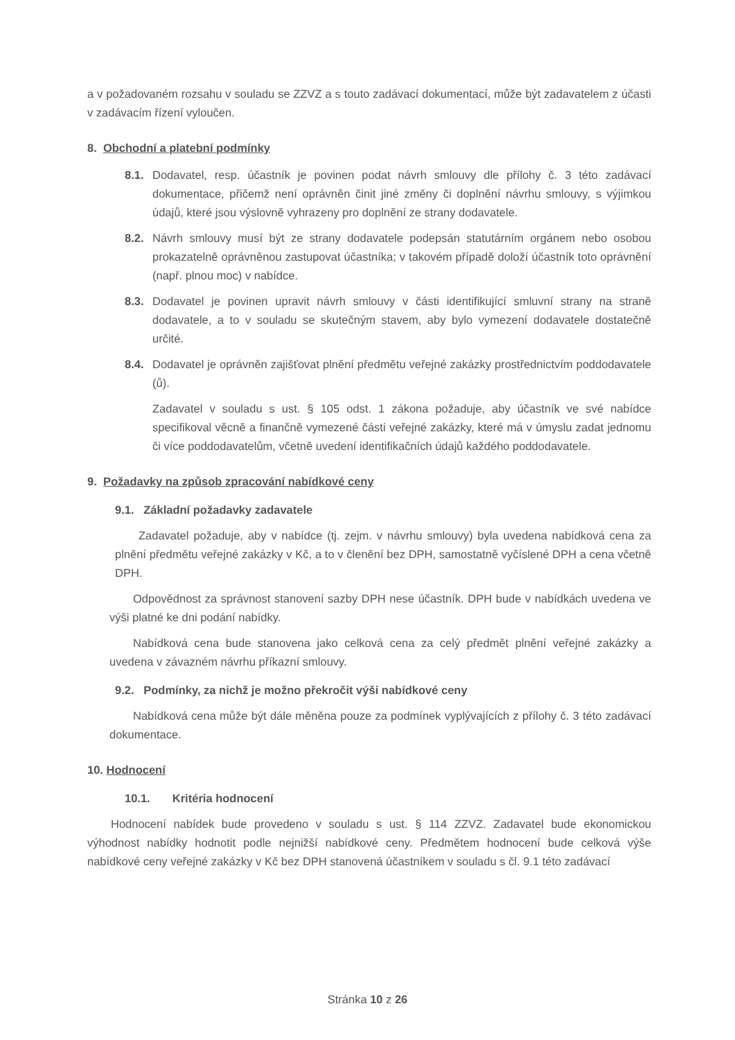a v požadovaném rozsahu v souladu se ZZVZ a s touto zadávací dokumentací, může být zadavatelem z účasti v zadávacím řízení vyloučen.
8. Obchodní a platební podmínky
8.1. Dodavatel, resp. účastník je povinen podat návrh smlouvy dle přílohy č. 3 této zadávací dokumentace, přičemž není oprávněn činit jiné změny či doplnění návrhu smlouvy, s výjimkou údajů, které jsou výslovně vyhrazeny pro doplnění ze strany dodavatele.
8.2. Návrh smlouvy musí být ze strany dodavatele podepsán statutárním orgánem nebo osobou prokazatelně oprávněnou zastupovat účastníka; v takovém případě doloží účastník toto oprávnění (např. plnou moc) v nabídce.
8.3. Dodavatel je povinen upravit návrh smlouvy v části identifikující smluvní strany na straně dodavatele, a to v souladu se skutečným stavem, aby bylo vymezení dodavatele dostatečně určité.
8.4. Dodavatel je oprávněn zajišťovat plnění předmětu veřejné zakázky prostřednictvím poddodavatele (ů).
Zadavatel v souladu s ust. § 105 odst. 1 zákona požaduje, aby účastník ve své nabídce specifikoval věcně a finančně vymezené části veřejné zakázky, které má v úmyslu zadat jednomu či více poddodavatelům, včetně uvedení identifikačních údajů každého poddodavatele.
9. Požadavky na způsob zpracování nabídkové ceny
9.1. Základní požadavky zadavatele
Zadavatel požaduje, aby v nabídce (tj. zejm. v návrhu smlouvy) byla uvedena nabídková cena za plnění předmětu veřejné zakázky v Kč, a to v členění bez DPH, samostatně vyčíslené DPH a cena včetně DPH.
Odpovědnost za správnost stanovení sazby DPH nese účastník. DPH bude v nabídkách uvedena ve výši platné ke dni podání nabídky.
Nabídková cena bude stanovena jako celková cena za celý předmět plnění veřejné zakázky a uvedena v závazném návrhu příkazní smlouvy.
9.2. Podmínky, za nichž je možno překročit výši nabídkové ceny
Nabídková cena může být dále měněna pouze za podmínek vyplývajících z přílohy č. 3 této zadávací dokumentace.
10. Hodnocení
10.1. Kritéria hodnocení
Hodnocení nabídek bude provedeno v souladu s ust. § 114 ZZVZ. Zadavatel bude ekonomickou výhodnost nabídky hodnotit podle nejnižší nabídkové ceny. Předmětem hodnocení bude celková výše nabídkové ceny veřejné zakázky v Kč bez DPH stanovená účastníkem v souladu s čl. 9.1 této zadávací
Stránka 10 z 26